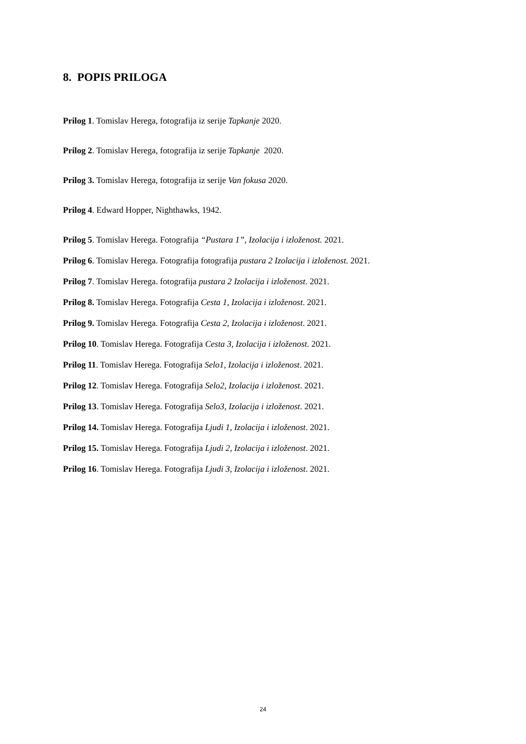8. POPIS PRILOGA
Prilog 1. Tomislav Herega, fotografija iz serije Tapkanje 2020.
Prilog 2. Tomislav Herega, fotografija iz serije Tapkanje 2020.
Prilog 3. Tomislav Herega, fotografija iz serije Van fokusa 2020.
Prilog 4. Edward Hopper, Nighthawks, 1942.
Prilog 5. Tomislav Herega. Fotografija “Pustara 1”, Izolacija i izloženost. 2021.
Prilog 6. Tomislav Herega. Fotografija fotografija pustara 2 Izolacija i izloženost. 2021.
Prilog 7. Tomislav Herega. fotografija pustara 2 Izolacija i izloženost. 2021.
Prilog 8. Tomislav Herega. Fotografija Cesta 1, Izolacija i izloženost. 2021.
Prilog 9. Tomislav Herega. Fotografija Cesta 2, Izolacija i izloženost. 2021.
Prilog 10. Tomislav Herega. Fotografija Cesta 3, Izolacija i izloženost. 2021.
Prilog 11. Tomislav Herega. Fotografija Selo1, Izolacija i izloženost. 2021.
Prilog 12. Tomislav Herega. Fotografija Selo2, Izolacija i izloženost. 2021.
Prilog 13. Tomislav Herega. Fotografija Selo3, Izolacija i izloženost. 2021.
Prilog 14. Tomislav Herega. Fotografija Ljudi 1, Izolacija i izloženost. 2021.
Prilog 15. Tomislav Herega. Fotografija Ljudi 2, Izolacija i izloženost. 2021.
Prilog 16. Tomislav Herega. Fotografija Ljudi 3, Izolacija i izloženost. 2021.
24